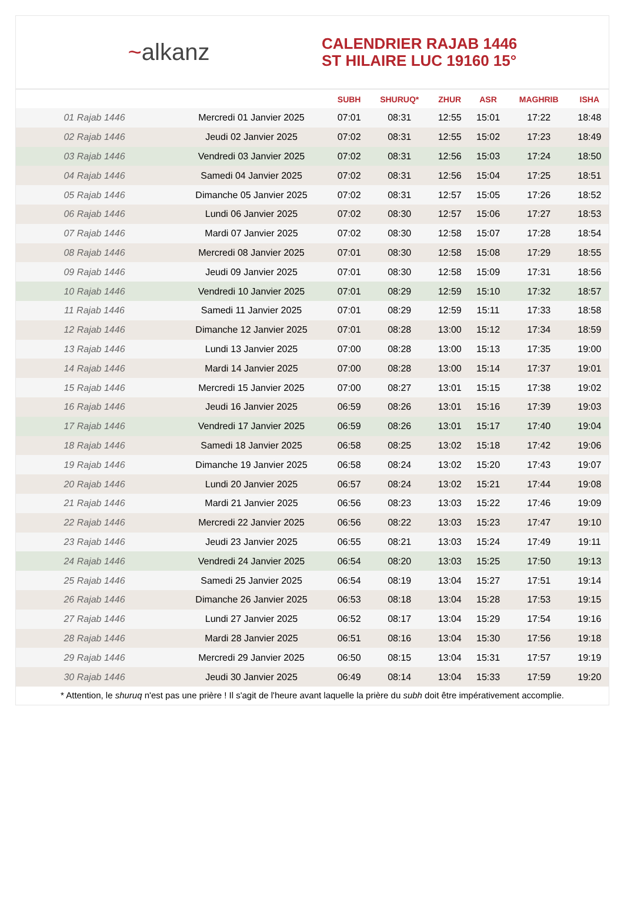~alkanz
CALENDRIER RAJAB 1446
ST HILAIRE LUC 19160 15°
| | | SUBH | SHURUQ* | ZHUR | ASR | MAGHRIB | ISHA |
| --- | --- | --- | --- | --- | --- | --- | --- |
| 01 Rajab 1446 | Mercredi 01 Janvier 2025 | 07:01 | 08:31 | 12:55 | 15:01 | 17:22 | 18:48 |
| 02 Rajab 1446 | Jeudi 02 Janvier 2025 | 07:02 | 08:31 | 12:55 | 15:02 | 17:23 | 18:49 |
| 03 Rajab 1446 | Vendredi 03 Janvier 2025 | 07:02 | 08:31 | 12:56 | 15:03 | 17:24 | 18:50 |
| 04 Rajab 1446 | Samedi 04 Janvier 2025 | 07:02 | 08:31 | 12:56 | 15:04 | 17:25 | 18:51 |
| 05 Rajab 1446 | Dimanche 05 Janvier 2025 | 07:02 | 08:31 | 12:57 | 15:05 | 17:26 | 18:52 |
| 06 Rajab 1446 | Lundi 06 Janvier 2025 | 07:02 | 08:30 | 12:57 | 15:06 | 17:27 | 18:53 |
| 07 Rajab 1446 | Mardi 07 Janvier 2025 | 07:02 | 08:30 | 12:58 | 15:07 | 17:28 | 18:54 |
| 08 Rajab 1446 | Mercredi 08 Janvier 2025 | 07:01 | 08:30 | 12:58 | 15:08 | 17:29 | 18:55 |
| 09 Rajab 1446 | Jeudi 09 Janvier 2025 | 07:01 | 08:30 | 12:58 | 15:09 | 17:31 | 18:56 |
| 10 Rajab 1446 | Vendredi 10 Janvier 2025 | 07:01 | 08:29 | 12:59 | 15:10 | 17:32 | 18:57 |
| 11 Rajab 1446 | Samedi 11 Janvier 2025 | 07:01 | 08:29 | 12:59 | 15:11 | 17:33 | 18:58 |
| 12 Rajab 1446 | Dimanche 12 Janvier 2025 | 07:01 | 08:28 | 13:00 | 15:12 | 17:34 | 18:59 |
| 13 Rajab 1446 | Lundi 13 Janvier 2025 | 07:00 | 08:28 | 13:00 | 15:13 | 17:35 | 19:00 |
| 14 Rajab 1446 | Mardi 14 Janvier 2025 | 07:00 | 08:28 | 13:00 | 15:14 | 17:37 | 19:01 |
| 15 Rajab 1446 | Mercredi 15 Janvier 2025 | 07:00 | 08:27 | 13:01 | 15:15 | 17:38 | 19:02 |
| 16 Rajab 1446 | Jeudi 16 Janvier 2025 | 06:59 | 08:26 | 13:01 | 15:16 | 17:39 | 19:03 |
| 17 Rajab 1446 | Vendredi 17 Janvier 2025 | 06:59 | 08:26 | 13:01 | 15:17 | 17:40 | 19:04 |
| 18 Rajab 1446 | Samedi 18 Janvier 2025 | 06:58 | 08:25 | 13:02 | 15:18 | 17:42 | 19:06 |
| 19 Rajab 1446 | Dimanche 19 Janvier 2025 | 06:58 | 08:24 | 13:02 | 15:20 | 17:43 | 19:07 |
| 20 Rajab 1446 | Lundi 20 Janvier 2025 | 06:57 | 08:24 | 13:02 | 15:21 | 17:44 | 19:08 |
| 21 Rajab 1446 | Mardi 21 Janvier 2025 | 06:56 | 08:23 | 13:03 | 15:22 | 17:46 | 19:09 |
| 22 Rajab 1446 | Mercredi 22 Janvier 2025 | 06:56 | 08:22 | 13:03 | 15:23 | 17:47 | 19:10 |
| 23 Rajab 1446 | Jeudi 23 Janvier 2025 | 06:55 | 08:21 | 13:03 | 15:24 | 17:49 | 19:11 |
| 24 Rajab 1446 | Vendredi 24 Janvier 2025 | 06:54 | 08:20 | 13:03 | 15:25 | 17:50 | 19:13 |
| 25 Rajab 1446 | Samedi 25 Janvier 2025 | 06:54 | 08:19 | 13:04 | 15:27 | 17:51 | 19:14 |
| 26 Rajab 1446 | Dimanche 26 Janvier 2025 | 06:53 | 08:18 | 13:04 | 15:28 | 17:53 | 19:15 |
| 27 Rajab 1446 | Lundi 27 Janvier 2025 | 06:52 | 08:17 | 13:04 | 15:29 | 17:54 | 19:16 |
| 28 Rajab 1446 | Mardi 28 Janvier 2025 | 06:51 | 08:16 | 13:04 | 15:30 | 17:56 | 19:18 |
| 29 Rajab 1446 | Mercredi 29 Janvier 2025 | 06:50 | 08:15 | 13:04 | 15:31 | 17:57 | 19:19 |
| 30 Rajab 1446 | Jeudi 30 Janvier 2025 | 06:49 | 08:14 | 13:04 | 15:33 | 17:59 | 19:20 |
* Attention, le shuruq n'est pas une prière ! Il s'agit de l'heure avant laquelle la prière du subh doit être impérativement accomplie.